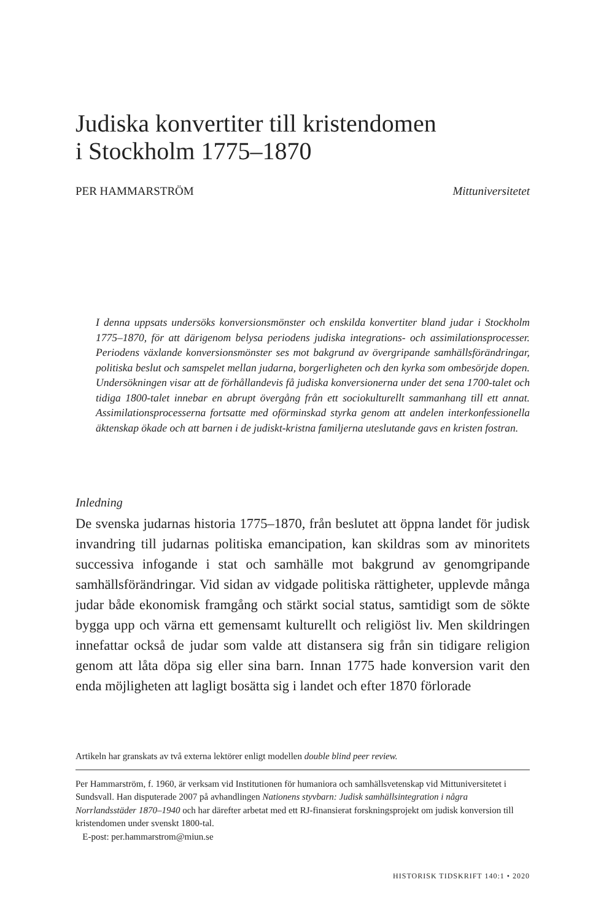Judiska konvertiter till kristendomen
i Stockholm 1775–1870
PER HAMMARSTRÖM Mittuniversitetet
I denna uppsats undersöks konversionsmönster och enskilda konvertiter bland judar i Stockholm 1775–1870, för att därigenom belysa periodens judiska integrations- och assimilationsprocesser. Periodens växlande konversionsmönster ses mot bakgrund av övergripande samhällsförändringar, politiska beslut och samspelet mellan judarna, borgerligheten och den kyrka som ombesörjde dopen. Undersökningen visar att de förhållandevis få judiska konversionerna under det sena 1700-talet och tidiga 1800-talet innebar en abrupt övergång från ett sociokulturellt sammanhang till ett annat. Assimilationsprocesserna fortsatte med oförminskad styrka genom att andelen interkonfessionella äktenskap ökade och att barnen i de judiskt-kristna familjerna uteslutande gavs en kristen fostran.
Inledning
De svenska judarnas historia 1775–1870, från beslutet att öppna landet för judisk invandring till judarnas politiska emancipation, kan skildras som av minoritets successiva infogande i stat och samhälle mot bakgrund av genomgripande samhällsförändringar. Vid sidan av vidgade politiska rättigheter, upplevde många judar både ekonomisk framgång och stärkt social status, samtidigt som de sökte bygga upp och värna ett gemensamt kulturellt och religiöst liv. Men skildringen innefattar också de judar som valde att distansera sig från sin tidigare religion genom att låta döpa sig eller sina barn. Innan 1775 hade konversion varit den enda möjligheten att lagligt bosätta sig i landet och efter 1870 förlorade
Artikeln har granskats av två externa lektörer enligt modellen double blind peer review.
Per Hammarström, f. 1960, är verksam vid Institutionen för humaniora och samhällsvetenskap vid Mittuniversitetet i Sundsvall. Han disputerade 2007 på avhandlingen Nationens styvbarn: Judisk samhällsintegration i några Norrlandsstäder 1870–1940 och har därefter arbetat med ett RJ-finansierat forskningsprojekt om judisk konversion till kristendomen under svenskt 1800-tal.
E-post: per.hammarstrom@miun.se
HISTORISK TIDSKRIFT 140:1 • 2020